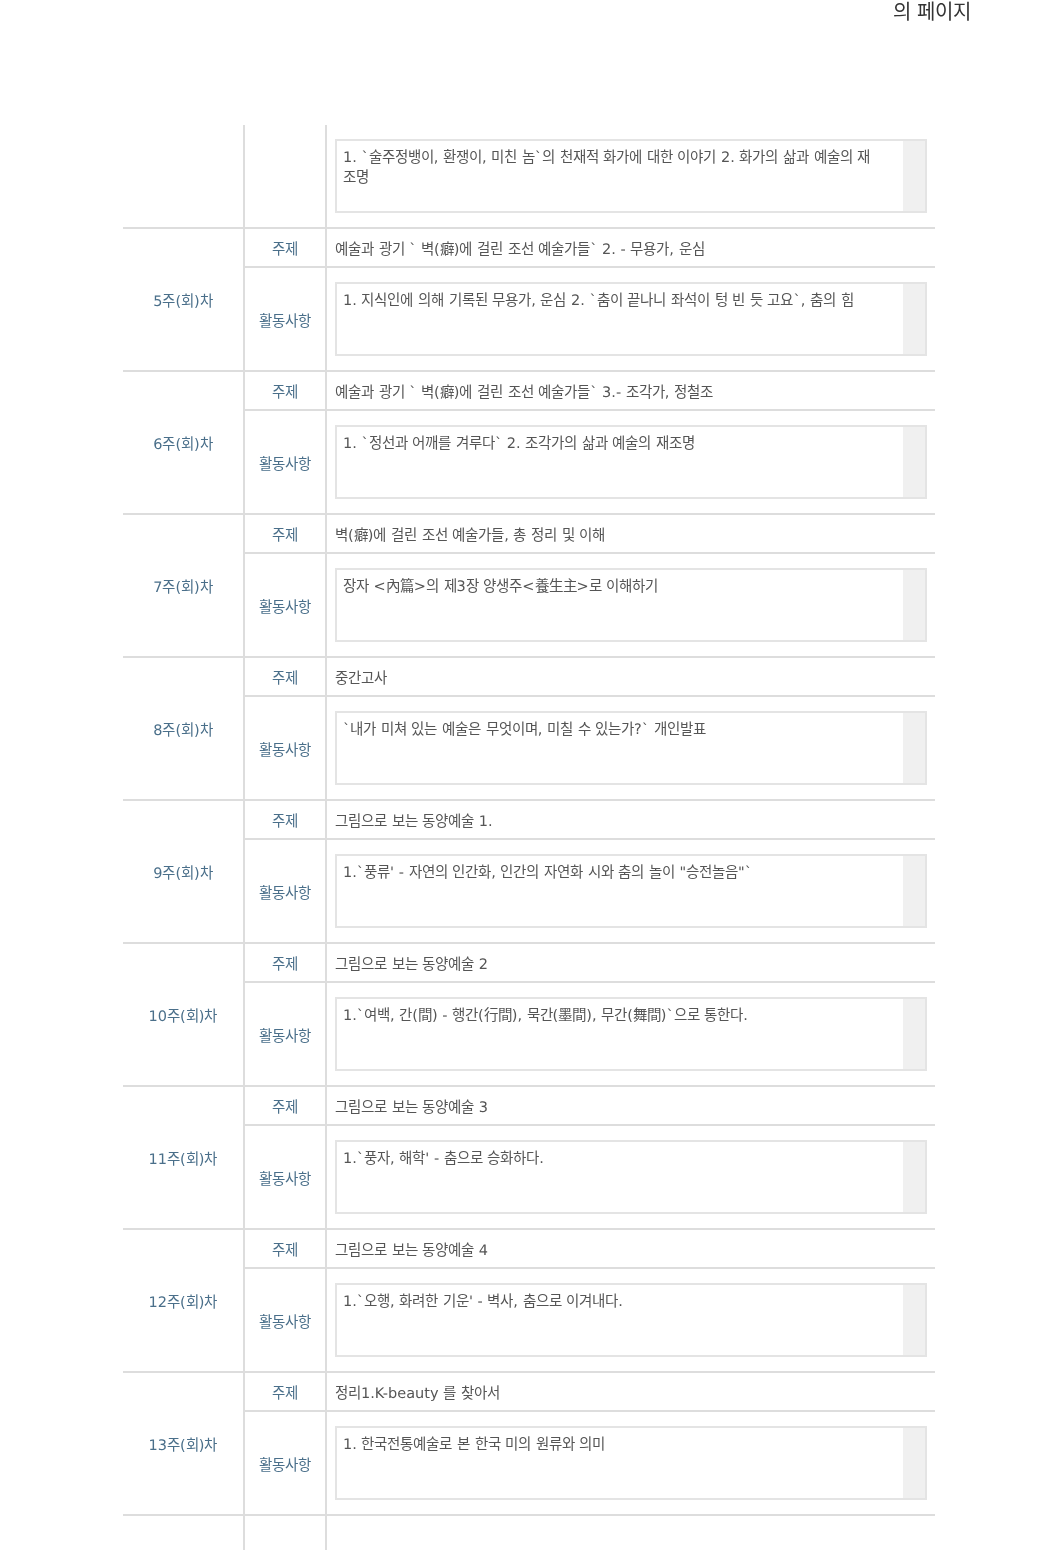의 페이지
| | | 1. `술주정뱅이, 환쟁이, 미친 놈`의 천재적 화가에 대한 이야기 2. 화가의 삶과 예술의 재조명 |
| 5주(회)차 | 주제 | 예술과 광기 ` 벽(癖)에 걸린 조선 예술가들` 2. - 무용가, 운심 |
| | 활동사항 | 1. 지식인에 의해 기록된 무용가, 운심 2. `춤이 끝나니 좌석이 텅 빈 듯 고요`, 춤의 힘 |
| 6주(회)차 | 주제 | 예술과 광기 ` 벽(癖)에 걸린 조선 예술가들` 3.- 조각가, 정철조 |
| | 활동사항 | 1. `정선과 어깨를 겨루다` 2. 조각가의 삶과 예술의 재조명 |
| 7주(회)차 | 주제 | 벽(癖)에 걸린 조선 예술가들, 총 정리 및 이해 |
| | 활동사항 | 장자 <內篇>의 제3장 양생주<養生主>로 이해하기 |
| 8주(회)차 | 주제 | 중간고사 |
| | 활동사항 | `내가 미쳐 있는 예술은 무엇이며, 미칠 수 있는가?` 개인발표 |
| 9주(회)차 | 주제 | 그림으로 보는 동양예술 1. |
| | 활동사항 | 1.`풍류' - 자연의 인간화, 인간의 자연화 시와 춤의 놀이 "승전놀음"` |
| 10주(회)차 | 주제 | 그림으로 보는 동양예술 2 |
| | 활동사항 | 1.`여백, 간(間) - 행간(行間), 묵간(墨間), 무간(舞間)`으로 통한다. |
| 11주(회)차 | 주제 | 그림으로 보는 동양예술 3 |
| | 활동사항 | 1.`풍자, 해학' - 춤으로 승화하다. |
| 12주(회)차 | 주제 | 그림으로 보는 동양예술 4 |
| | 활동사항 | 1.`오행, 화려한 기운' - 벽사, 춤으로 이겨내다. |
| 13주(회)차 | 주제 | 정리1.K-beauty 를 찾아서 |
| | 활동사항 | 1. 한국전통예술로 본 한국 미의 원류와 의미 |